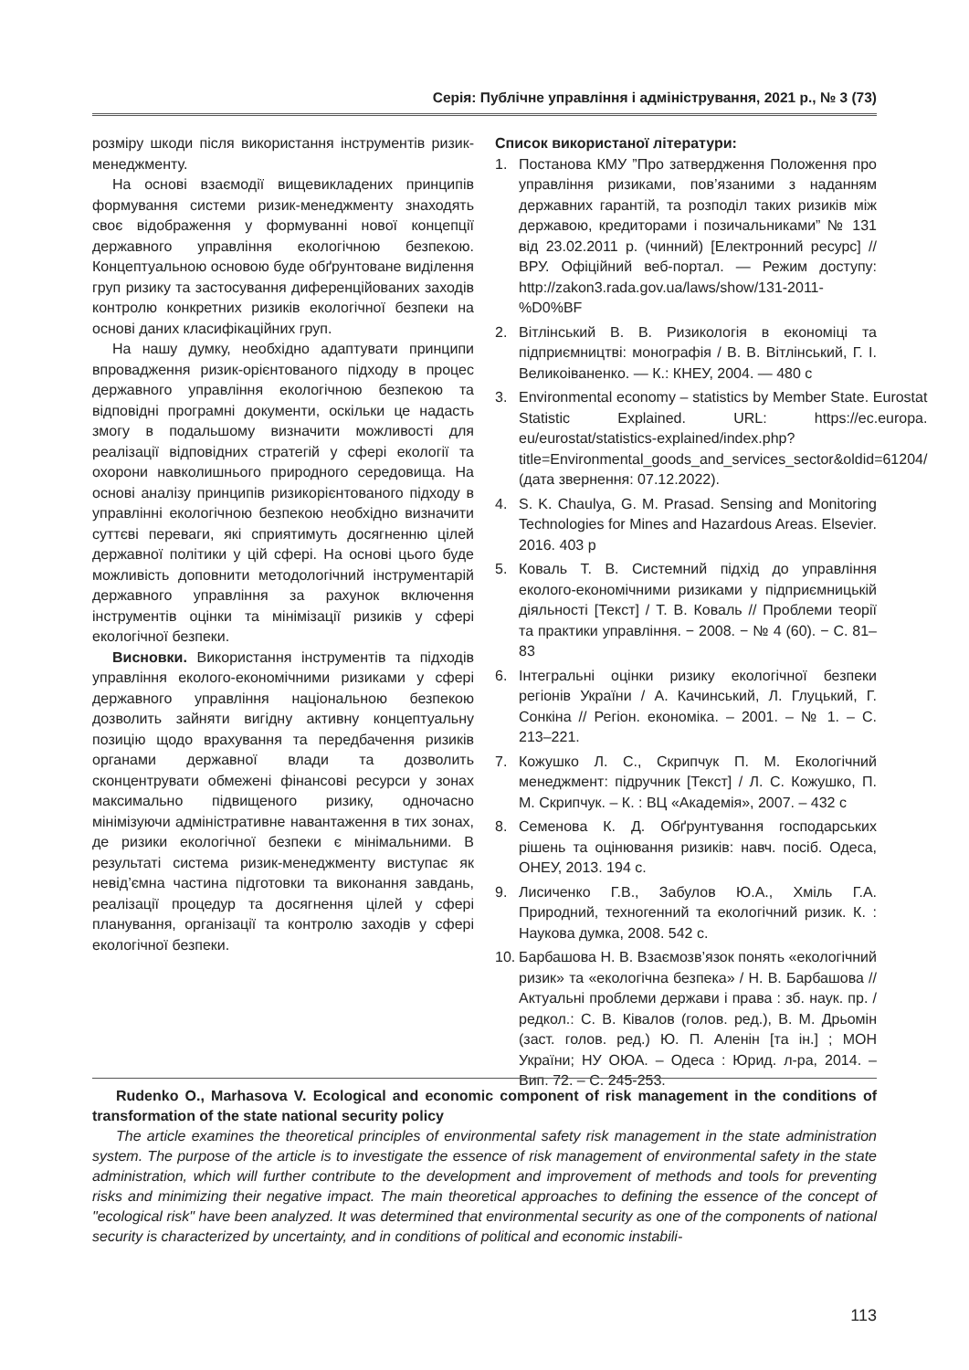Серія: Публічне управління і адміністрування, 2021 р., № 3 (73)
розміру шкоди після використання інструментів ризик-менеджменту.
На основі взаємодії вищевикладених принципів формування системи ризик-менеджменту знаходять своє відображення у формуванні нової концепції державного управління екологічною безпекою. Концептуальною основою буде обґрунтоване виділення груп ризику та застосування диференційованих заходів контролю конкретних ризиків екологічної безпеки на основі даних класифікаційних груп.
На нашу думку, необхідно адаптувати принципи впровадження ризик-орієнтованого підходу в процес державного управління екологічною безпекою та відповідні програмні документи, оскільки це надасть змогу в подальшому визначити можливості для реалізації відповідних стратегій у сфері екології та охорони навколишнього природного середовища. На основі аналізу принципів ризикорієнтованого підходу в управлінні екологічною безпекою необхідно визначити суттєві переваги, які сприятимуть досягненню цілей державної політики у цій сфері. На основі цього буде можливість доповнити методологічний інструментарій державного управління за рахунок включення інструментів оцінки та мінімізації ризиків у сфері екологічної безпеки.
Висновки. Використання інструментів та підходів управління еколого-економічними ризиками у сфері державного управління національною безпекою дозволить зайняти вигідну активну концептуальну позицію щодо врахування та передбачення ризиків органами державної влади та дозволить сконцентрувати обмежені фінансові ресурси у зонах максимально підвищеного ризику, одночасно мінімізуючи адміністративне навантаження в тих зонах, де ризики екологічної безпеки є мінімальними. В результаті система ризик-менеджменту виступає як невід’ємна частина підготовки та виконання завдань, реалізації процедур та досягнення цілей у сфері планування, організації та контролю заходів у сфері екологічної безпеки.
Список використаної літератури:
1. Постанова КМУ ”Про затвердження Положення про управління ризиками, пов’язаними з наданням державних гарантій, та розподіл таких ризиків між державою, кредиторами і позичальниками” № 131 від 23.02.2011 р. (чинний) [Електронний ресурс] // ВРУ. Офіційний веб-портал. — Режим доступу: http://zakon3.rada.gov.ua/laws/show/131-2011-%D0%BF
2. Вітлінський В. В. Ризикологія в економіці та підприємництві: монографія / В. В. Вітлінський, Г. І. Великоіваненко. — К.: КНЕУ, 2004. — 480 с
3. Environmental economy – statistics by Member State. Eurostat Statistic Explained. URL: https://ec.europa. eu/eurostat/statistics-explained/index.php?title=Environmental_goods_and_services_sector&oldid=61204/ (дата звернення: 07.12.2022).
4. S. K. Chaulya, G. M. Prasad. Sensing and Monitoring Technologies for Mines and Hazardous Areas. Elsevier. 2016. 403 p
5. Коваль Т. В. Системний підхід до управління еколого-економічними ризиками у підприємницькій діяльності [Текст] / Т. В. Коваль // Проблеми теорії та практики управління. − 2008. − № 4 (60). − С. 81–83
6. Інтегральні оцінки ризику екологічної безпеки регіонів України / А. Качинський, Л. Глуцький, Г. Сонкіна // Регіон. економіка. – 2001. – № 1. – С. 213–221.
7. Кожушко Л. С., Скрипчук П. М. Екологічний менеджмент: підручник [Текст] / Л. С. Кожушко, П. М. Скрипчук. – К. : ВЦ «Академія», 2007. – 432 с
8. Семенова К. Д. Обґрунтування господарських рішень та оцінювання ризиків: навч. посіб. Одеса, ОНЕУ, 2013. 194 с.
9. Лисиченко Г.В., Забулов Ю.А., Хміль Г.А. Природний, техногенний та екологічний ризик. К. : Наукова думка, 2008. 542 с.
10. Барбашова Н. В. Взаємозв’язок понять «екологічний ризик» та «екологічна безпека» / Н. В. Барбашова // Актуальні проблеми держави і права : зб. наук. пр. / редкол.: С. В. Ківалов (голов. ред.), В. М. Дрьомін (заст. голов. ред.) Ю. П. Аленін [та ін.] ; МОН України; НУ ОЮА. – Одеса : Юрид. л-ра, 2014. – Вип. 72. – С. 245-253.
Rudenko O., Marhasova V. Ecological and economic component of risk management in the conditions of transformation of the state national security policy
The article examines the theoretical principles of environmental safety risk management in the state administration system. The purpose of the article is to investigate the essence of risk management of environmental safety in the state administration, which will further contribute to the development and improvement of methods and tools for preventing risks and minimizing their negative impact. The main theoretical approaches to defining the essence of the concept of "ecological risk" have been analyzed. It was determined that environmental security as one of the components of national security is characterized by uncertainty, and in conditions of political and economic instabili-
113